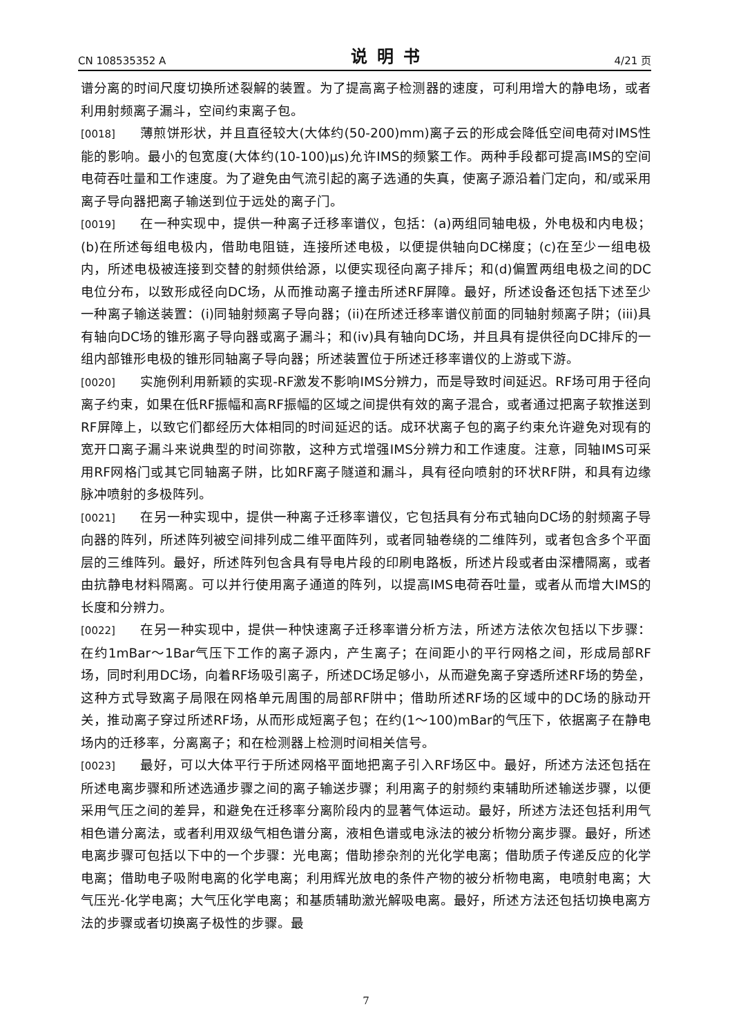CN 108535352 A 说明书 4/21 页
谱分离的时间尺度切换所述裂解的装置。为了提高离子检测器的速度，可利用增大的静电场，或者利用射频离子漏斗，空间约束离子包。
[0018] 薄煎饼形状，并且直径较大(大体约(50-200)mm)离子云的形成会降低空间电荷对IMS性能的影响。最小的包宽度(大体约(10-100)μs)允许IMS的频繁工作。两种手段都可提高IMS的空间电荷吞吐量和工作速度。为了避免由气流引起的离子选通的失真，使离子源沿着门定向，和/或采用离子导向器把离子输送到位于远处的离子门。
[0019] 在一种实现中，提供一种离子迁移率谱仪，包括：(a)两组同轴电极，外电极和内电极；(b)在所述每组电极内，借助电阻链，连接所述电极，以便提供轴向DC梯度；(c)在至少一组电极内，所述电极被连接到交替的射频供给源，以便实现径向离子排斥；和(d)偏置两组电极之间的DC电位分布，以致形成径向DC场，从而推动离子撞击所述RF屏障。最好，所述设备还包括下述至少一种离子输送装置：(i)同轴射频离子导向器；(ii)在所述迁移率谱仪前面的同轴射频离子阱；(iii)具有轴向DC场的锥形离子导向器或离子漏斗；和(iv)具有轴向DC场，并且具有提供径向DC排斥的一组内部锥形电极的锥形同轴离子导向器；所述装置位于所述迁移率谱仪的上游或下游。
[0020] 实施例利用新颖的实现-RF激发不影响IMS分辨力，而是导致时间延迟。RF场可用于径向离子约束，如果在低RF振幅和高RF振幅的区域之间提供有效的离子混合，或者通过把离子软推送到RF屏障上，以致它们都经历大体相同的时间延迟的话。成环状离子包的离子约束允许避免对现有的宽开口离子漏斗来说典型的时间弥散，这种方式增强IMS分辨力和工作速度。注意，同轴IMS可采用RF网格门或其它同轴离子阱，比如RF离子隧道和漏斗，具有径向喷射的环状RF阱，和具有边缘脉冲喷射的多极阵列。
[0021] 在另一种实现中，提供一种离子迁移率谱仪，它包括具有分布式轴向DC场的射频离子导向器的阵列，所述阵列被空间排列成二维平面阵列，或者同轴卷绕的二维阵列，或者包含多个平面层的三维阵列。最好，所述阵列包含具有导电片段的印刷电路板，所述片段或者由深槽隔离，或者由抗静电材料隔离。可以并行使用离子通道的阵列，以提高IMS电荷吞吐量，或者从而增大IMS的长度和分辨力。
[0022] 在另一种实现中，提供一种快速离子迁移率谱分析方法，所述方法依次包括以下步骤：在约1mBar～1Bar气压下工作的离子源内，产生离子；在间距小的平行网格之间，形成局部RF场，同时利用DC场，向着RF场吸引离子，所述DC场足够小，从而避免离子穿透所述RF场的势垒，这种方式导致离子局限在网格单元周围的局部RF阱中；借助所述RF场的区域中的DC场的脉动开关，推动离子穿过所述RF场，从而形成短离子包；在约(1～100)mBar的气压下，依据离子在静电场内的迁移率，分离离子；和在检测器上检测时间相关信号。
[0023] 最好，可以大体平行于所述网格平面地把离子引入RF场区中。最好，所述方法还包括在所述电离步骤和所述选通步骤之间的离子输送步骤；利用离子的射频约束辅助所述输送步骤，以便采用气压之间的差异，和避免在迁移率分离阶段内的显著气体运动。最好，所述方法还包括利用气相色谱分离法，或者利用双级气相色谱分离，液相色谱或电泳法的被分析物分离步骤。最好，所述电离步骤可包括以下中的一个步骤：光电离；借助掺杂剂的光化学电离；借助质子传递反应的化学电离；借助电子吸附电离的化学电离；利用辉光放电的条件产物的被分析物电离，电喷射电离；大气压光-化学电离；大气压化学电离；和基质辅助激光解吸电离。最好，所述方法还包括切换电离方法的步骤或者切换离子极性的步骤。最
7